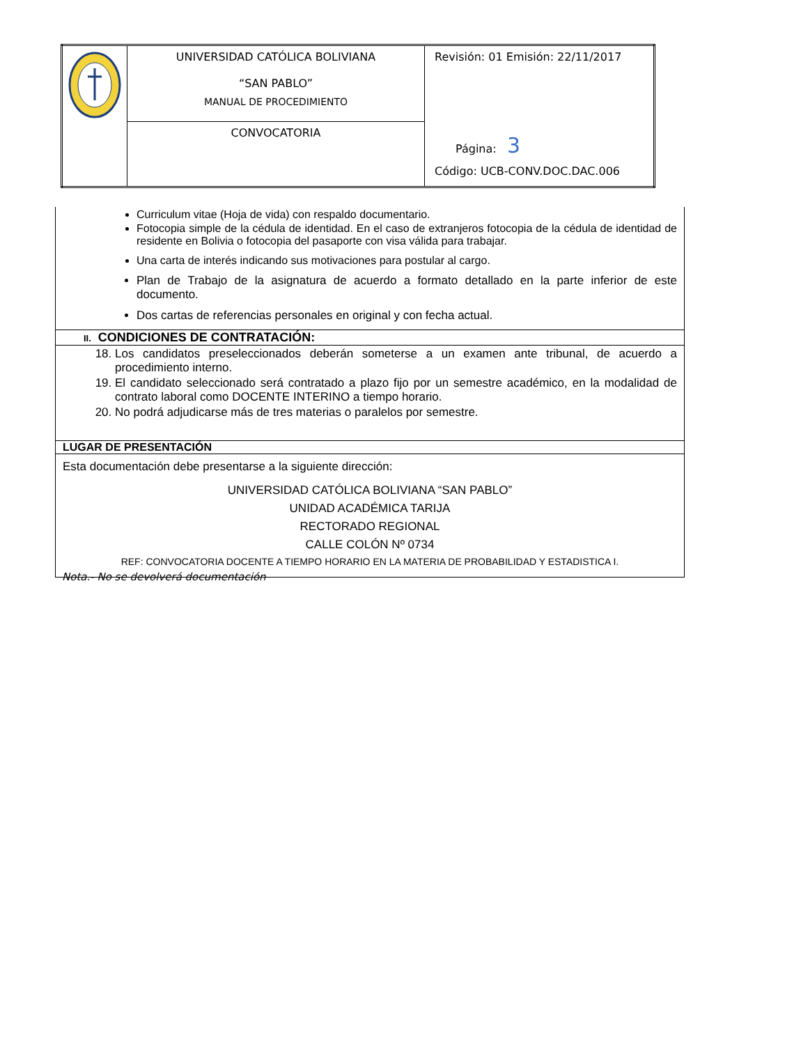| | UNIVERSIDAD CATÓLICA BOLIVIANA “SAN PABLO” MANUAL DE PROCEDIMIENTO | Revisión: 01 Emisión: 22/11/2017 Página: 3 Código: UCB-CONV.DOC.DAC.006 |
| | CONVOCATORIA | |
| Curriculum vitae (Hoja de vida) con respaldo documentario. Fotocopia simple de la cédula de identidad. En el caso de extranjeros fotocopia de la cédula de identidad de residente en Bolivia o fotocopia del pasaporte con visa válida para trabajar. Una carta de interés indicando sus motivaciones para postular al cargo. Plan de Trabajo de la asignatura de acuerdo a formato detallado en la parte inferior de este documento. Dos cartas de referencias personales en original y con fecha actual. |
| II. CONDICIONES DE CONTRATACIÓN: |
| 18. Los candidatos preseleccionados deberán someterse a un examen ante tribunal, de acuerdo a procedimiento interno. 19. El candidato seleccionado será contratado a plazo fijo por un semestre académico, en la modalidad de contrato laboral como DOCENTE INTERINO a tiempo horario. 20. No podrá adjudicarse más de tres materias o paralelos por semestre. |
| LUGAR DE PRESENTACIÓN |
| Esta documentación debe presentarse a la siguiente dirección: UNIVERSIDAD CATÓLICA BOLIVIANA “SAN PABLO” UNIDAD ACADÉMICA TARIJA RECTORADO REGIONAL CALLE COLÓN Nº 0734 REF: CONVOCATORIA DOCENTE A TIEMPO HORARIO EN LA MATERIA DE PROBABILIDAD Y ESTADISTICA I. |
Nota.- No se devolverá documentación